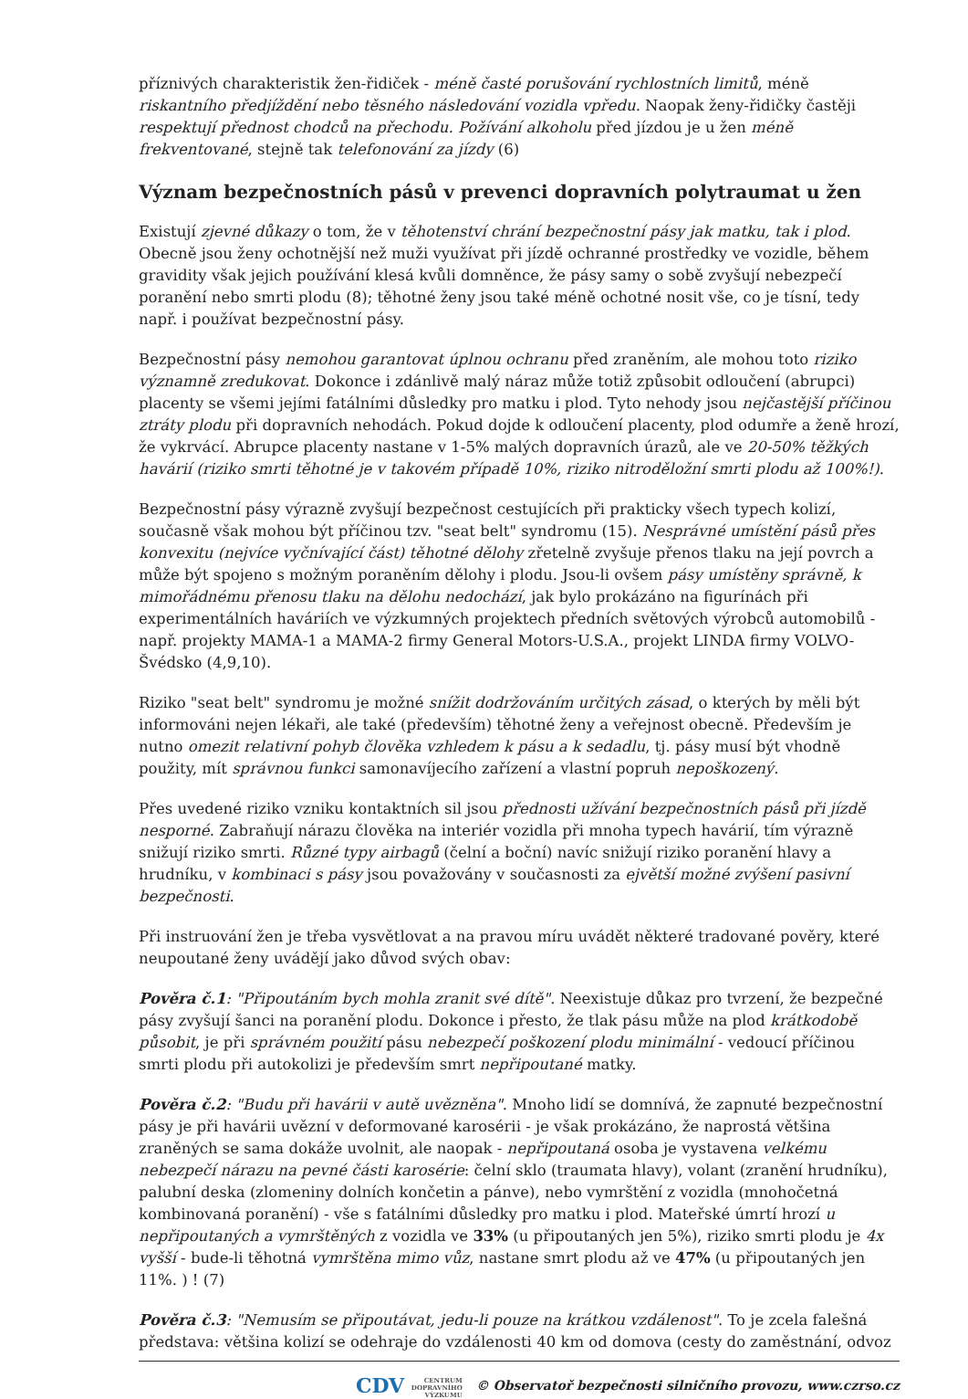příznivých charakteristik žen-řidiček - méně časté porušování rychlostních limitů, méně riskantního předjíždění nebo těsného následování vozidla vpředu. Naopak ženy-řidičky častěji respektují přednost chodců na přechodu. Požívání alkoholu před jízdou je u žen méně frekventované, stejně tak telefonování za jízdy (6)
Význam bezpečnostních pásů v prevenci dopravních polytraumat u žen
Existují zjevné důkazy o tom, že v těhotenství chrání bezpečnostní pásy jak matku, tak i plod. Obecně jsou ženy ochotnější než muži využívat při jízdě ochranné prostředky ve vozidle, během gravidity však jejich používání klesá kvůli domněnce, že pásy samy o sobě zvyšují nebezpečí poranění nebo smrti plodu (8); těhotné ženy jsou také méně ochotné nosit vše, co je tísní, tedy např. i používat bezpečnostní pásy.
Bezpečnostní pásy nemohou garantovat úplnou ochranu před zraněním, ale mohou toto riziko významně zredukovat. Dokonce i zdánlivě malý náraz může totiž způsobit odloučení (abrupci) placenty se všemi jejími fatálními důsledky pro matku i plod. Tyto nehody jsou nejčastější příčinou ztráty plodu při dopravních nehodách. Pokud dojde k odloučení placenty, plod odumře a ženě hrozí, že vykrvácí. Abrupce placenty nastane v 1-5% malých dopravních úrazů, ale ve 20-50% těžkých havárií (riziko smrti těhotné je v takovém případě 10%, riziko nitroděložní smrti plodu až 100%!).
Bezpečnostní pásy výrazně zvyšují bezpečnost cestujících při prakticky všech typech kolizí, současně však mohou být příčinou tzv. "seat belt" syndromu (15). Nesprávné umístění pásů přes konvexitu (nejvíce vyčnívající část) těhotné dělohy zřetelně zvyšuje přenos tlaku na její povrch a může být spojeno s možným poraněním dělohy i plodu. Jsou-li ovšem pásy umístěny správně, k mimořádnému přenosu tlaku na dělohu nedochází, jak bylo prokázáno na figurínách při experimentálních haváriích ve výzkumných projektech předních světových výrobců automobilů - např. projekty MAMA-1 a MAMA-2 firmy General Motors-U.S.A., projekt LINDA firmy VOLVO-Švédsko (4,9,10).
Riziko "seat belt" syndromu je možné snížit dodržováním určitých zásad, o kterých by měli být informováni nejen lékaři, ale také (především) těhotné ženy a veřejnost obecně. Především je nutno omezit relativní pohyb člověka vzhledem k pásu a k sedadlu, tj. pásy musí být vhodně použity, mít správnou funkci samonavíjecího zařízení a vlastní popruh nepoškozený.
Přes uvedené riziko vzniku kontaktních sil jsou přednosti užívání bezpečnostních pásů při jízdě nesporné. Zabraňují nárazu člověka na interiér vozidla při mnoha typech havárií, tím výrazně snižují riziko smrti. Různé typy airbagů (čelní a boční) navíc snižují riziko poranění hlavy a hrudníku, v kombinaci s pásy jsou považovány v současnosti za ejvětší možné zvýšení pasivní bezpečnosti.
Při instruování žen je třeba vysvětlovat a na pravou míru uvádět některé tradované pověry, které neupoutané ženy uvádějí jako důvod svých obav:
Pověra č.1: "Připoutáním bych mohla zranit své dítě". Neexistuje důkaz pro tvrzení, že bezpečné pásy zvyšují šanci na poranění plodu. Dokonce i přesto, že tlak pásu může na plod krátkodobě působit, je při správném použití pásu nebezpečí poškození plodu minimální - vedoucí příčinou smrti plodu při autokolizi je především smrt nepřipoutané matky.
Pověra č.2: "Budu při havárii v autě uvězněna". Mnoho lidí se domnívá, že zapnuté bezpečnostní pásy je při havárii uvězní v deformované karosérii - je však prokázáno, že naprostá většina zraněných se sama dokáže uvolnit, ale naopak - nepřipoutaná osoba je vystavena velkému nebezpečí nárazu na pevné části karosérie: čelní sklo (traumata hlavy), volant (zranění hrudníku), palubní deska (zlomeniny dolních končetin a pánve), nebo vymrštění z vozidla (mnohočetná kombinovaná poranění) - vše s fatálními důsledky pro matku i plod. Mateřské úmrtí hrozí u nepřipoutaných a vymrštěných z vozidla ve 33% (u připoutaných jen 5%), riziko smrti plodu je 4x vyšší - bude-li těhotná vymrštěna mimo vůz, nastane smrt plodu až ve 47% (u připoutaných jen 11%. ) ! (7)
Pověra č.3: "Nemusím se připoutávat, jedu-li pouze na krátkou vzdálenost". To je zcela falešná představa: většina kolizí se odehraje do vzdálenosti 40 km od domova (cesty do zaměstnání, odvoz
CDV CENTRUM
DOPRAVNÍHO
VÝZKUMU © Observatoř bezpečnosti silničního provozu, www.czrso.cz